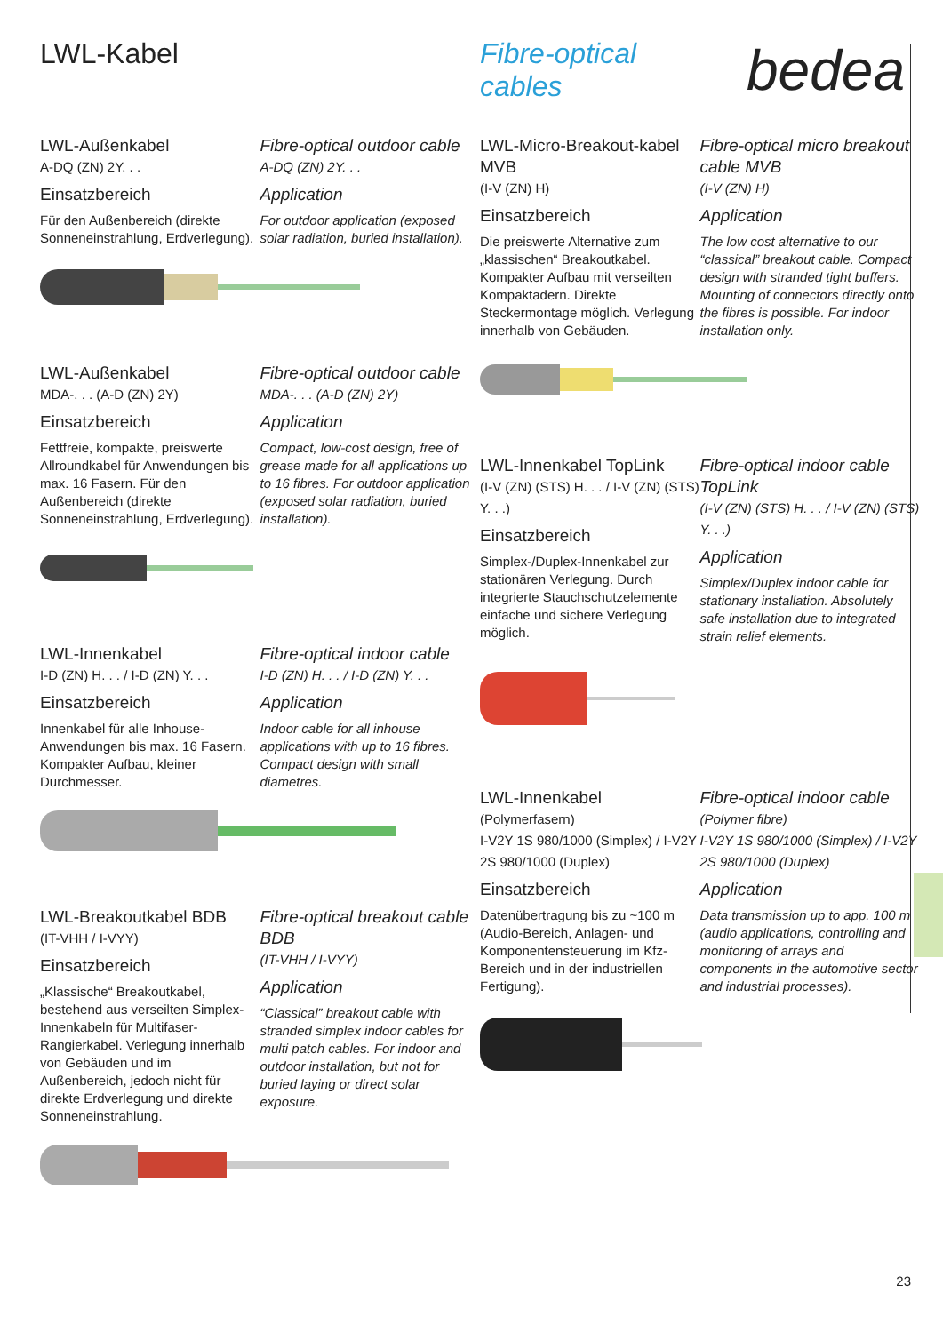LWL-Kabel
Fibre-optical
cables
bedea
LWL-Außenkabel
A-DQ (ZN) 2Y. . .
Einsatzbereich
Für den Außenbereich (direkte Sonneneinstrahlung, Erdverlegung).
Fibre-optical outdoor cable
A-DQ (ZN) 2Y. . .
Application
For outdoor application (exposed solar radiation, buried installation).
LWL-Außenkabel
MDA-. . . (A-D (ZN) 2Y)
Einsatzbereich
Fettfreie, kompakte, preiswerte Allroundkabel für Anwendungen bis max. 16 Fasern. Für den Außenbereich (direkte Sonneneinstrahlung, Erdverlegung).
Fibre-optical outdoor cable
MDA-. . . (A-D (ZN) 2Y)
Application
Compact, low-cost design, free of grease made for all applications up to 16 fibres. For outdoor application (exposed solar radiation, buried installation).
LWL-Innenkabel
I-D (ZN) H. . . / I-D (ZN) Y. . .
Einsatzbereich
Innenkabel für alle Inhouse-Anwendungen bis max. 16 Fasern. Kompakter Aufbau, kleiner Durchmesser.
Fibre-optical indoor cable
I-D (ZN) H. . . / I-D (ZN) Y. . .
Application
Indoor cable for all inhouse applications with up to 16 fibres. Compact design with small diametres.
LWL-Breakoutkabel BDB
(IT-VHH / I-VYY)
Einsatzbereich
„Klassische“ Breakoutkabel, bestehend aus verseilten Simplex-Innenkabeln für Multifaser-Rangierkabel. Verlegung innerhalb von Gebäuden und im Außenbereich, jedoch nicht für direkte Erdverlegung und direkte Sonneneinstrahlung.
Fibre-optical breakout cable BDB
(IT-VHH / I-VYY)
Application
“Classical” breakout cable with stranded simplex indoor cables for multi patch cables. For indoor and outdoor installation, but not for buried laying or direct solar exposure.
LWL-Micro-Breakout-kabel MVB
(I-V (ZN) H)
Einsatzbereich
Die preiswerte Alternative zum „klassischen“ Breakoutkabel. Kompakter Aufbau mit verseilten Kompaktadern. Direkte Steckermontage möglich. Verlegung innerhalb von Gebäuden.
Fibre-optical micro breakout cable MVB
(I-V (ZN) H)
Application
The low cost alternative to our “classical” breakout cable. Compact design with stranded tight buffers. Mounting of connectors directly onto the fibres is possible. For indoor installation only.
LWL-Innenkabel TopLink
(I-V (ZN) (STS) H. . . / I-V (ZN) (STS) Y. . .)
Einsatzbereich
Simplex-/Duplex-Innenkabel zur stationären Verlegung. Durch integrierte Stauchschutzelemente einfache und sichere Verlegung möglich.
Fibre-optical indoor cable TopLink
(I-V (ZN) (STS) H. . . / I-V (ZN) (STS) Y. . .)
Application
Simplex/Duplex indoor cable for stationary installation. Absolutely safe installation due to integrated strain relief elements.
LWL-Innenkabel
(Polymerfasern)
I-V2Y 1S 980/1000 (Simplex) / I-V2Y 2S 980/1000 (Duplex)
Einsatzbereich
Datenübertragung bis zu ~100 m (Audio-Bereich, Anlagen- und Komponentensteuerung im Kfz-Bereich und in der industriellen Fertigung).
Fibre-optical indoor cable
(Polymer fibre)
I-V2Y 1S 980/1000 (Simplex) / I-V2Y 2S 980/1000 (Duplex)
Application
Data transmission up to app. 100 m (audio applications, controlling and monitoring of arrays and components in the automotive sector and industrial processes).
23